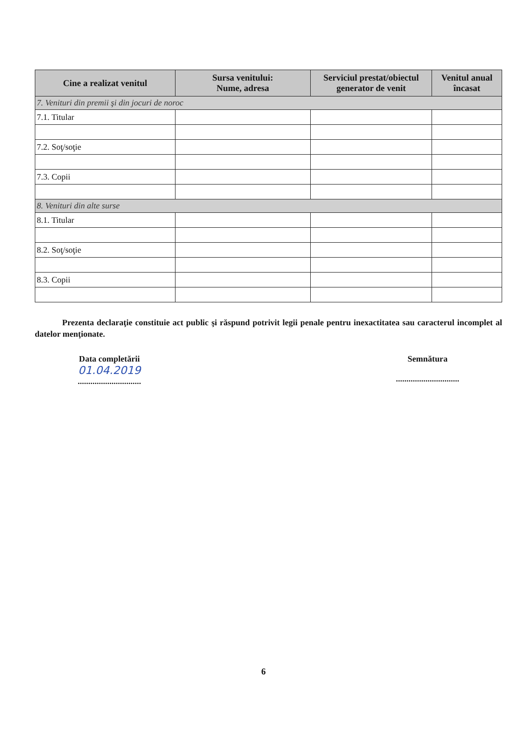| Cine a realizat venitul | Sursa venitului: Nume, adresa | Serviciul prestat/obiectul generator de venit | Venitul anual încasat |
| --- | --- | --- | --- |
| 7. Venituri din premii şi din jocuri de noroc | | | |
| 7.1. Titular | | | |
| 7.2. Soţ/soţie | | | |
| 7.3. Copii | | | |
| 8. Venituri din alte surse | | | |
| 8.1. Titular | | | |
| 8.2. Soţ/soţie | | | |
| 8.3. Copii | | | |
Prezenta declaraţie constituie act public şi răspund potrivit legii penale pentru inexactitatea sau caracterul incomplet al datelor menţionate.
Data completării
01.04.2019
..............................
Semnătura
..............................
6